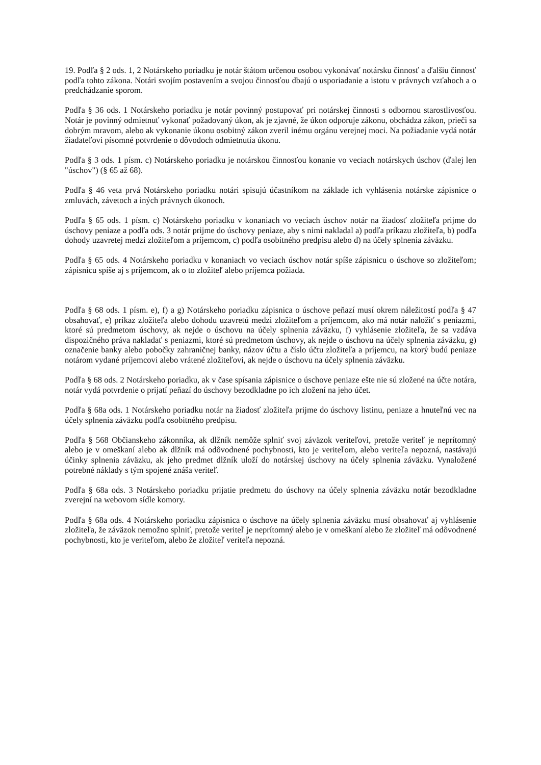19. Podľa § 2 ods. 1, 2 Notárskeho poriadku je notár štátom určenou osobou vykonávať notársku činnosť a ďalšiu činnosť podľa tohto zákona. Notári svojím postavením a svojou činnosťou dbajú o usporiadanie a istotu v právnych vzťahoch a o predchádzanie sporom.
Podľa § 36 ods. 1 Notárskeho poriadku je notár povinný postupovať pri notárskej činnosti s odbornou starostlivosťou. Notár je povinný odmietnuť vykonať požadovaný úkon, ak je zjavné, že úkon odporuje zákonu, obchádza zákon, prieči sa dobrým mravom, alebo ak vykonanie úkonu osobitný zákon zveril inému orgánu verejnej moci. Na požiadanie vydá notár žiadateľovi písomné potvrdenie o dôvodoch odmietnutia úkonu.
Podľa § 3 ods. 1 písm. c) Notárskeho poriadku je notárskou činnosťou konanie vo veciach notárskych úschov (ďalej len "úschov") (§ 65 až 68).
Podľa § 46 veta prvá Notárskeho poriadku notári spisujú účastníkom na základe ich vyhlásenia notárske zápisnice o zmluvách, závetoch a iných právnych úkonoch.
Podľa § 65 ods. 1 písm. c) Notárskeho poriadku v konaniach vo veciach úschov notár na žiadosť zložiteľa prijme do úschovy peniaze a podľa ods. 3 notár prijme do úschovy peniaze, aby s nimi nakladal a) podľa príkazu zložiteľa, b) podľa dohody uzavretej medzi zložiteľom a príjemcom, c) podľa osobitného predpisu alebo d) na účely splnenia záväzku.
Podľa § 65 ods. 4 Notárskeho poriadku v konaniach vo veciach úschov notár spíše zápisnicu o úschove so zložiteľom; zápisnicu spíše aj s príjemcom, ak o to zložiteľ alebo príjemca požiada.
Podľa § 68 ods. 1 písm. e), f) a g) Notárskeho poriadku zápisnica o úschove peňazí musí okrem náležitostí podľa § 47 obsahovať, e) príkaz zložiteľa alebo dohodu uzavretú medzi zložiteľom a príjemcom, ako má notár naložiť s peniazmi, ktoré sú predmetom úschovy, ak nejde o úschovu na účely splnenia záväzku, f) vyhlásenie zložiteľa, že sa vzdáva dispozičného práva nakladať s peniazmi, ktoré sú predmetom úschovy, ak nejde o úschovu na účely splnenia záväzku, g) označenie banky alebo pobočky zahraničnej banky, názov účtu a číslo účtu zložiteľa a príjemcu, na ktorý budú peniaze notárom vydané príjemcovi alebo vrátené zložiteľovi, ak nejde o úschovu na účely splnenia záväzku.
Podľa § 68 ods. 2 Notárskeho poriadku, ak v čase spísania zápisnice o úschove peniaze ešte nie sú zložené na účte notára, notár vydá potvrdenie o prijatí peňazí do úschovy bezodkladne po ich zložení na jeho účet.
Podľa § 68a ods. 1 Notárskeho poriadku notár na žiadosť zložiteľa prijme do úschovy listinu, peniaze a hnuteľnú vec na účely splnenia záväzku podľa osobitného predpisu.
Podľa § 568 Občianskeho zákonníka, ak dlžník nemôže splniť svoj záväzok veriteľovi, pretože veriteľ je neprítomný alebo je v omeškaní alebo ak dlžník má odôvodnené pochybnosti, kto je veriteľom, alebo veriteľa nepozná, nastávajú účinky splnenia záväzku, ak jeho predmet dlžník uloží do notárskej úschovy na účely splnenia záväzku. Vynaložené potrebné náklady s tým spojené znáša veriteľ.
Podľa § 68a ods. 3 Notárskeho poriadku prijatie predmetu do úschovy na účely splnenia záväzku notár bezodkladne zverejní na webovom sídle komory.
Podľa § 68a ods. 4 Notárskeho poriadku zápisnica o úschove na účely splnenia záväzku musí obsahovať aj vyhlásenie zložiteľa, že záväzok nemožno splniť, pretože veriteľ je neprítomný alebo je v omeškaní alebo že zložiteľ má odôvodnené pochybnosti, kto je veriteľom, alebo že zložiteľ veriteľa nepozná.